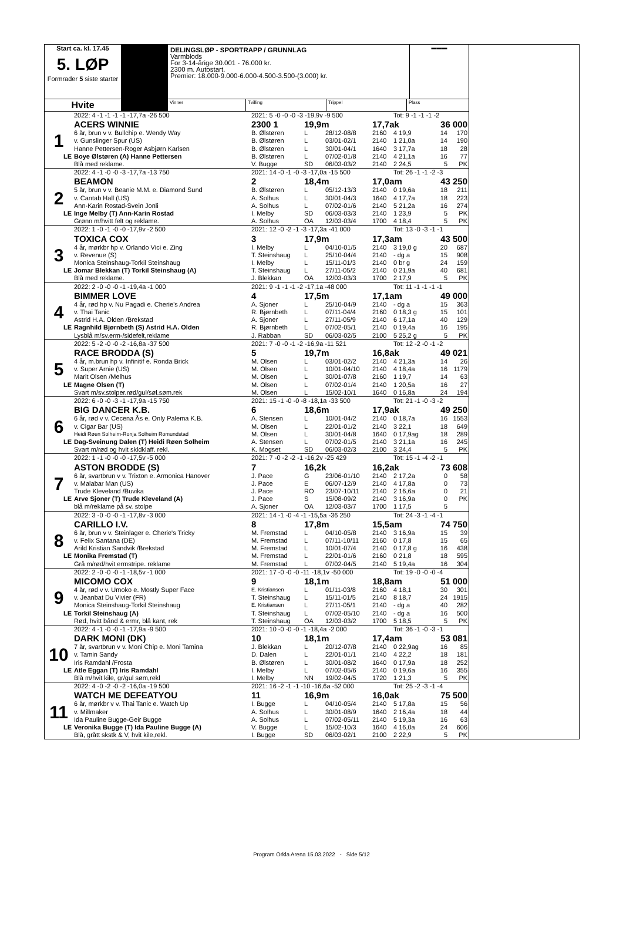Start ca. kl. 17.45
5. LØP
Formrader 5 siste starter
DELINGSLØP - SPORTRAPP / GRUNNLAG
Varmblods
For 3-14-årige 30.001 - 76.000 kr.
2300 m. Autostart.
Premier: 18.000-9.000-6.000-4.500-3.500-(3.000) kr.
▬▬▬
Hvite
Vinner Tvilling Trippel Plass
| | 2022: 4 -1 -1 -1 -1 -17,7a -26 500 | 2021: 5 -0 -0 -0 -3 -19,9v -9 500 | | | | Tot: 9 -1 -1 -1 -2 | | |
| | ACERS WINNIE | 2300 1 | 19,9m | | 17,7ak | | 36 000 | |
| 1 | 6 år, brun v v. Bullchip e. Wendy Way | B. Ølstøren | L | 28/12-08/8 | 2160 | 4 19,9 | 14 | 170 |
| | v. Gunslinger Spur (US) | B. Ølstøren | L | 03/01-02/1 | 2140 | 1 21,0a | 14 | 190 |
| | Hanne Pettersen-Roger Asbjørn Karlsen | B. Ølstøren | L | 30/01-04/1 | 1640 | 3 17,7a | 18 | 28 |
| LE | Boye Ølstøren (A) Hanne Pettersen | B. Ølstøren | L | 07/02-01/8 | 2140 | 4 21,1a | 16 | 77 |
| | Blå med reklame. | V. Bugge | SD | 06/03-03/2 | 2140 | 2 24,5 | 5 | PK |
| | 2022: 4 -1 -0 -0 -3 -17,7a -13 750 | 2021: 14 -0 -1 -0 -3 -17,0a -15 500 | | | | Tot: 26 -1 -1 -2 -3 | | |
| | BEAMON | 2 | 18,4m | | 17,0am | | 43 250 | |
| 2 | 5 år, brun v v. Beanie M.M. e. Diamond Sund | B. Ølstøren | L | 05/12-13/3 | 2140 | 0 19,6a | 18 | 211 |
| | v. Cantab Hall (US) | A. Solhus | L | 30/01-04/3 | 1640 | 4 17,7a | 18 | 223 |
| | Ann-Karin Rostad-Svein Jonli | A. Solhus | L | 07/02-01/6 | 2140 | 5 21,2a | 16 | 274 |
| LE | Inge Melby (T) Ann-Karin Rostad | I. Melby | SD | 06/03-03/3 | 2140 | 1 23,9 | 5 | PK |
| | Grønn m/hvitt felt og reklame. | A. Solhus | OA | 12/03-03/4 | 1700 | 4 18,4 | 5 | PK |
| | 2022: 1 -0 -1 -0 -0 -17,9v -2 500 | 2021: 12 -0 -2 -1 -3 -17,3a -41 000 | | | | Tot: 13 -0 -3 -1 -1 | | |
| | TOXICA COX | 3 | 17,9m | | 17,3am | | 43 500 | |
| 3 | 4 år, mørkbr hp v. Orlando Vici e. Zing | I. Melby | L | 04/10-01/5 | 2140 | 3 19,0 g | 20 | 687 |
| | v. Revenue (S) | T. Steinshaug | L | 25/10-04/4 | 2140 | - dg a | 15 | 908 |
| | Monica Steinshaug-Torkil Steinshaug | I. Melby | L | 15/11-01/3 | 2140 | 0 br g | 24 | 159 |
| LE | Jomar Blekkan (T) Torkil Steinshaug (A) | T. Steinshaug | L | 27/11-05/2 | 2140 | 0 21,9a | 40 | 681 |
| | Blå med reklame. | J. Blekkan | OA | 12/03-03/3 | 1700 | 2 17,9 | 5 | PK |
| | 2022: 2 -0 -0 -0 -1 -19,4a -1 000 | 2021: 9 -1 -1 -1 -2 -17,1a -48 000 | | | | Tot: 11 -1 -1 -1 -1 | | |
| | BIMMER LOVE | 4 | 17,5m | | 17,1am | | 49 000 | |
| 4 | 4 år, rød hp v. Nu Pagadi e. Cherie's Andrea | A. Sjoner | L | 25/10-04/9 | 2140 | - dg a | 15 | 363 |
| | v. Thai Tanic | R. Bjørnbeth | L | 07/11-04/4 | 2160 | 0 18,3 g | 15 | 101 |
| | Astrid H.A. Olden /Brekstad | A. Sjoner | L | 27/11-05/9 | 2140 | 6 17,1a | 40 | 129 |
| LE | Ragnhild Bjørnbeth (S) Astrid H.A. Olden | R. Bjørnbeth | L | 07/02-05/1 | 2140 | 0 19,4a | 16 | 195 |
| | Lysblå m/sv.erm-/sidefelt,reklame | J. Rabban | SD | 06/03-02/5 | 2100 | 5 25,2 g | 5 | PK |
| | 2022: 5 -2 -0 -0 -2 -16,8a -37 500 | 2021: 7 -0 -0 -1 -2 -16,9a -11 521 | | | | Tot: 12 -2 -0 -1 -2 | | |
| | RACE BRODDA (S) | 5 | 19,7m | | 16,8ak | | 49 021 | |
| 5 | 4 år, m.brun hp v. Infinitif e. Ronda Brick | M. Olsen | L | 03/01-02/2 | 2140 | 4 21,3a | 14 | 26 |
| | v. Super Arnie (US) | M. Olsen | L | 10/01-04/10 | 2140 | 4 18,4a | 16 | 1179 |
| | Marit Olsen /Melhus | M. Olsen | L | 30/01-07/8 | 2160 | 1 19,7 | 14 | 63 |
| LE | Magne Olsen (T) | M. Olsen | L | 07/02-01/4 | 2140 | 1 20,5a | 16 | 27 |
| | Svart m/sv.stolper.rød/gul/søl.søm.rek | M. Olsen | L | 15/02-10/1 | 1640 | 0 16,8a | 24 | 194 |
| | 2022: 6 -0 -0 -3 -1 -17,9a -15 750 | 2021: 15 -1 -0 -0 -8 -18,1a -33 500 | | | | Tot: 21 -1 -0 -3 -2 | | |
| | BIG DANCER K.B. | 6 | 18,6m | | 17,9ak | | 49 250 | |
| 6 | 6 år, rød v v. Cecena Ås e. Only Palema K.B. | A. Stensen | L | 10/01-04/2 | 2140 | 0 18,7a | 16 | 1553 |
| | v. Cigar Bar (US) | M. Olsen | L | 22/01-01/2 | 2140 | 3 22,1 | 18 | 649 |
| | Heidi Røen Solheim-Ronja Solheim Romundstad | M. Olsen | L | 30/01-04/8 | 1640 | 0 17,9ag | 18 | 289 |
| LE | Dag-Sveinung Dalen (T) Heidi Røen Solheim | A. Stensen | L | 07/02-01/5 | 2140 | 3 21,1a | 16 | 245 |
| | Svart m/rød og hvit skldklaff. rekl. | K. Mogset | SD | 06/03-02/3 | 2100 | 3 24,4 | 5 | PK |
| | 2022: 1 -1 -0 -0 -0 -17,5v -5 000 | 2021: 7 -0 -2 -2 -1 -16,2v -25 429 | | | | Tot: 15 -1 -4 -2 -1 | | |
| | ASTON BRODDE (S) | 7 | 16,2k | | 16,2ak | | 73 608 | |
| 7 | 6 år, svartbrun v v. Trixton e. Armonica Hanover | J. Pace | G | 23/06-01/10 | 2140 | 2 17,2a | 0 | 58 |
| | v. Malabar Man (US) | J. Pace | E | 06/07-12/9 | 2140 | 4 17,8a | 0 | 73 |
| | Trude Kleveland /Buvika | J. Pace | RO | 23/07-10/11 | 2140 | 2 16,6a | 0 | 21 |
| LE | Arve Sjoner (T) Trude Kleveland (A) | J. Pace | S | 15/08-09/2 | 2140 | 3 16,9a | 0 | PK |
| | blå m/reklame på sv. stolpe | A. Sjoner | OA | 12/03-03/7 | 1700 | 1 17,5 | 5 | |
| | 2022: 3 -0 -0 -0 -1 -17,8v -3 000 | 2021: 14 -1 -0 -4 -1 -15,5a -36 250 | | | | Tot: 24 -3 -1 -4 -1 | | |
| | CARILLO I.V. | 8 | 17,8m | | 15,5am | | 74 750 | |
| 8 | 6 år, brun v v. Steinlager e. Cherie's Tricky | M. Fremstad | L | 04/10-05/8 | 2140 | 3 16,9a | 15 | 39 |
| | v. Felix Santana (DE) | M. Fremstad | L | 07/11-10/11 | 2160 | 0 17,8 | 15 | 65 |
| | Arild Kristian Sandvik /Brekstad | M. Fremstad | L | 10/01-07/4 | 2140 | 0 17,8 g | 16 | 438 |
| LE | Monika Fremstad (T) | M. Fremstad | L | 22/01-01/6 | 2160 | 0 21,8 | 18 | 595 |
| | Grå m/rød/hvit ermstripe. reklame | M. Fremstad | L | 07/02-04/5 | 2140 | 5 19,4a | 16 | 304 |
| | 2022: 2 -0 -0 -0 -1 -18,5v -1 000 | 2021: 17 -0 -0 -0 -11 -18,1v -50 000 | | | | Tot: 19 -0 -0 -0 -4 | | |
| | MICOMO COX | 9 | 18,1m | | 18,8am | | 51 000 | |
| 9 | 4 år, rød v v. Umoko e. Mostly Super Face | E. Kristiansen | L | 01/11-03/8 | 2160 | 4 18,1 | 30 | 301 |
| | v. Jeanbat Du Vivier (FR) | T. Steinshaug | L | 15/11-01/5 | 2140 | 8 18,7 | 24 | 1915 |
| | Monica Steinshaug-Torkil Steinshaug | E. Kristiansen | L | 27/11-05/1 | 2140 | - dg a | 40 | 282 |
| LE | Torkil Steinshaug (A) | T. Steinshaug | L | 07/02-05/10 | 2140 | - dg a | 16 | 500 |
| | Rød, hvitt bånd & ermr, blå kant, rek | T. Steinshaug | OA | 12/03-03/2 | 1700 | 5 18,5 | 5 | PK |
| | 2022: 4 -1 -0 -0 -1 -17,9a -9 500 | 2021: 10 -0 -0 -0 -1 -18,4a -2 000 | | | | Tot: 36 -1 -0 -3 -1 | | |
| | DARK MONI (DK) | 10 | 18,1m | | 17,4am | | 53 081 | |
| 10 | 7 år, svartbrun v v. Moni Chip e. Moni Tamina | J. Blekkan | L | 20/12-07/8 | 2140 | 0 22,9ag | 16 | 85 |
| | v. Tamin Sandy | D. Dalen | L | 22/01-01/1 | 2140 | 4 22,2 | 18 | 181 |
| | Iris Ramdahl /Frosta | B. Ølstøren | L | 30/01-08/2 | 1640 | 0 17,9a | 18 | 252 |
| LE | Atle Eggan (T) Iris Ramdahl | I. Melby | L | 07/02-05/6 | 2140 | 0 19,6a | 16 | 355 |
| | Blå m/hvit kile, gr/gul søm,rekl | I. Melby | NN | 19/02-04/5 | 1720 | 1 21,3 | 5 | PK |
| | 2022: 4 -0 -2 -0 -2 -16,0a -19 500 | 2021: 16 -2 -1 -1 -10 -16,6a -52 000 | | | | Tot: 25 -2 -3 -1 -4 | | |
| | WATCH ME DEFEATYOU | 11 | 16,9m | | 16,0ak | | 75 500 | |
| 11 | 6 år, mørkbr v v. Thai Tanic e. Watch Up | I. Bugge | L | 04/10-05/4 | 2140 | 5 17,8a | 15 | 56 |
| | v. Millmaker | A. Solhus | L | 30/01-08/9 | 1640 | 2 16,4a | 18 | 44 |
| | Ida Pauline Bugge-Geir Bugge | A. Solhus | L | 07/02-05/11 | 2140 | 5 19,3a | 16 | 63 |
| LE | Veronika Bugge (T) Ida Pauline Bugge (A) | V. Bugge | L | 15/02-10/3 | 1640 | 4 16,0a | 24 | 606 |
| | Blå, grått skstk & V, hvit kile,rekl. | I. Bugge | SD | 06/03-02/1 | 2100 | 2 22,9 | 5 | PK |
Program Orkla Arena 15.03.2022 - Side 5/12